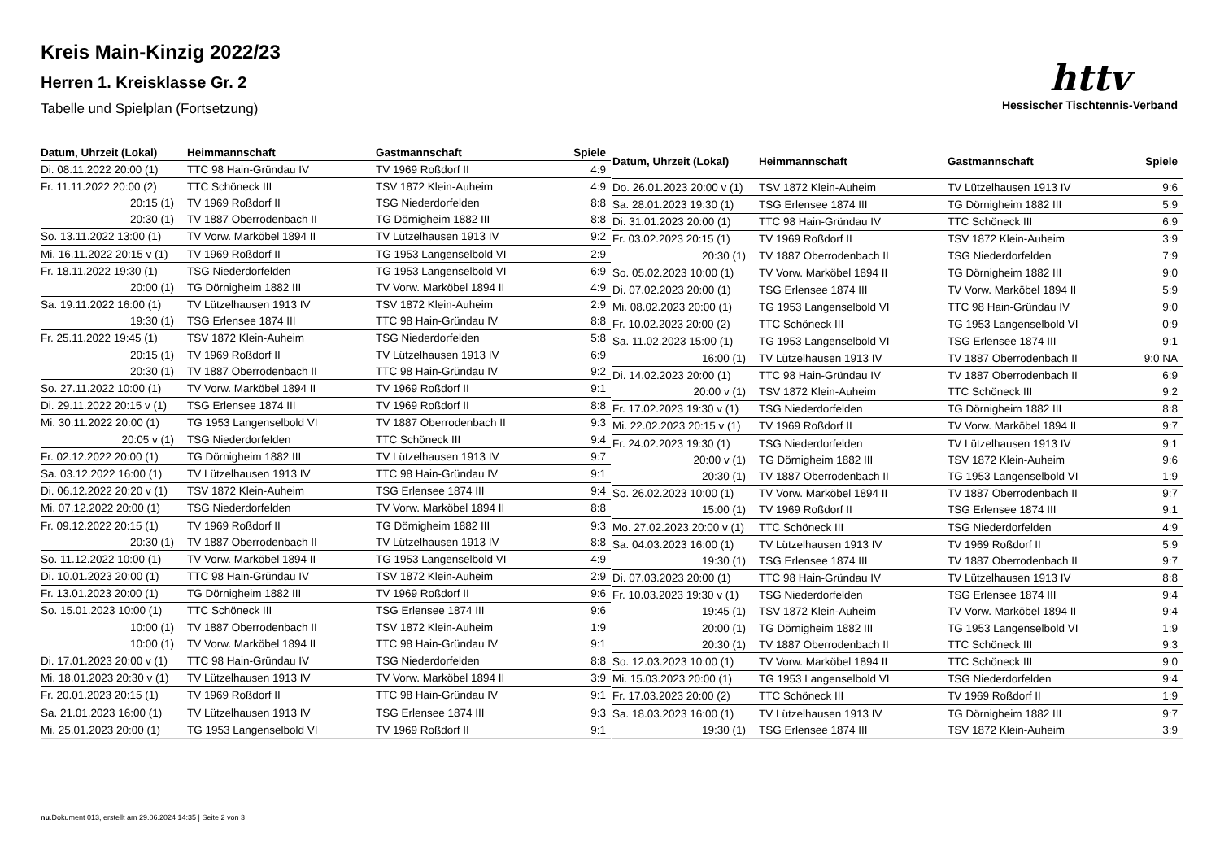Kreis Main-Kinzig 2022/23
Herren 1. Kreisklasse Gr. 2
Tabelle und Spielplan (Fortsetzung)
httv
Hessischer Tischtennis-Verband
| Datum, Uhrzeit (Lokal) | Heimmannschaft | Gastmannschaft | Spiele |
| --- | --- | --- | --- |
| Di. 08.11.2022 20:00 (1) | TTC 98 Hain-Gründau IV | TV 1969 Roßdorf II | 4:9 |
| Fr. 11.11.2022 20:00 (2) | TTC Schöneck III | TSV 1872 Klein-Auheim | 4:9 |
| 20:15 (1) | TV 1969 Roßdorf II | TSG Niederdorfelden | 8:8 |
| 20:30 (1) | TV 1887 Oberrodenbach II | TG Dörnigheim 1882 III | 8:8 |
| So. 13.11.2022 13:00 (1) | TV Vorw. Marköbel 1894 II | TV Lützelhausen 1913 IV | 9:2 |
| Mi. 16.11.2022 20:15 v (1) | TV 1969 Roßdorf II | TG 1953 Langenselbold VI | 2:9 |
| Fr. 18.11.2022 19:30 (1) | TSG Niederdorfelden | TG 1953 Langenselbold VI | 6:9 |
| 20:00 (1) | TG Dörnigheim 1882 III | TV Vorw. Marköbel 1894 II | 4:9 |
| Sa. 19.11.2022 16:00 (1) | TV Lützelhausen 1913 IV | TSV 1872 Klein-Auheim | 2:9 |
| 19:30 (1) | TSG Erlensee 1874 III | TTC 98 Hain-Gründau IV | 8:8 |
| Fr. 25.11.2022 19:45 (1) | TSV 1872 Klein-Auheim | TSG Niederdorfelden | 5:8 |
| 20:15 (1) | TV 1969 Roßdorf II | TV Lützelhausen 1913 IV | 6:9 |
| 20:30 (1) | TV 1887 Oberrodenbach II | TTC 98 Hain-Gründau IV | 9:2 |
| So. 27.11.2022 10:00 (1) | TV Vorw. Marköbel 1894 II | TV 1969 Roßdorf II | 9:1 |
| Di. 29.11.2022 20:15 v (1) | TSG Erlensee 1874 III | TV 1969 Roßdorf II | 8:8 |
| Mi. 30.11.2022 20:00 (1) | TG 1953 Langenselbold VI | TV 1887 Oberrodenbach II | 9:3 |
| 20:05 v (1) | TSG Niederdorfelden | TTC Schöneck III | 9:4 |
| Fr. 02.12.2022 20:00 (1) | TG Dörnigheim 1882 III | TV Lützelhausen 1913 IV | 9:7 |
| Sa. 03.12.2022 16:00 (1) | TV Lützelhausen 1913 IV | TTC 98 Hain-Gründau IV | 9:1 |
| Di. 06.12.2022 20:20 v (1) | TSV 1872 Klein-Auheim | TSG Erlensee 1874 III | 9:4 |
| Mi. 07.12.2022 20:00 (1) | TSG Niederdorfelden | TV Vorw. Marköbel 1894 II | 8:8 |
| Fr. 09.12.2022 20:15 (1) | TV 1969 Roßdorf II | TG Dörnigheim 1882 III | 9:3 |
| 20:30 (1) | TV 1887 Oberrodenbach II | TV Lützelhausen 1913 IV | 8:8 |
| So. 11.12.2022 10:00 (1) | TV Vorw. Marköbel 1894 II | TG 1953 Langenselbold VI | 4:9 |
| Di. 10.01.2023 20:00 (1) | TTC 98 Hain-Gründau IV | TSV 1872 Klein-Auheim | 2:9 |
| Fr. 13.01.2023 20:00 (1) | TG Dörnigheim 1882 III | TV 1969 Roßdorf II | 9:6 |
| So. 15.01.2023 10:00 (1) | TTC Schöneck III | TSG Erlensee 1874 III | 9:6 |
| 10:00 (1) | TV 1887 Oberrodenbach II | TSV 1872 Klein-Auheim | 1:9 |
| 10:00 (1) | TV Vorw. Marköbel 1894 II | TTC 98 Hain-Gründau IV | 9:1 |
| Di. 17.01.2023 20:00 v (1) | TTC 98 Hain-Gründau IV | TSG Niederdorfelden | 8:8 |
| Mi. 18.01.2023 20:30 v (1) | TV Lützelhausen 1913 IV | TV Vorw. Marköbel 1894 II | 3:9 |
| Fr. 20.01.2023 20:15 (1) | TV 1969 Roßdorf II | TTC 98 Hain-Gründau IV | 9:1 |
| Sa. 21.01.2023 16:00 (1) | TV Lützelhausen 1913 IV | TSG Erlensee 1874 III | 9:3 |
| Mi. 25.01.2023 20:00 (1) | TG 1953 Langenselbold VI | TV 1969 Roßdorf II | 9:1 |
| Datum, Uhrzeit (Lokal) | Heimmannschaft | Gastmannschaft | Spiele |
| --- | --- | --- | --- |
| Do. 26.01.2023 20:00 v (1) | TSV 1872 Klein-Auheim | TV Lützelhausen 1913 IV | 9:6 |
| Sa. 28.01.2023 19:30 (1) | TSG Erlensee 1874 III | TG Dörnigheim 1882 III | 5:9 |
| Di. 31.01.2023 20:00 (1) | TTC 98 Hain-Gründau IV | TTC Schöneck III | 6:9 |
| Fr. 03.02.2023 20:15 (1) | TV 1969 Roßdorf II | TSV 1872 Klein-Auheim | 3:9 |
| 20:30 (1) | TV 1887 Oberrodenbach II | TSG Niederdorfelden | 7:9 |
| So. 05.02.2023 10:00 (1) | TV Vorw. Marköbel 1894 II | TG Dörnigheim 1882 III | 9:0 |
| Di. 07.02.2023 20:00 (1) | TSG Erlensee 1874 III | TV Vorw. Marköbel 1894 II | 5:9 |
| Mi. 08.02.2023 20:00 (1) | TG 1953 Langenselbold VI | TTC 98 Hain-Gründau IV | 9:0 |
| Fr. 10.02.2023 20:00 (2) | TTC Schöneck III | TG 1953 Langenselbold VI | 0:9 |
| Sa. 11.02.2023 15:00 (1) | TG 1953 Langenselbold VI | TSG Erlensee 1874 III | 9:1 |
| 16:00 (1) | TV Lützelhausen 1913 IV | TV 1887 Oberrodenbach II | 9:0 NA |
| Di. 14.02.2023 20:00 (1) | TTC 98 Hain-Gründau IV | TV 1887 Oberrodenbach II | 6:9 |
| 20:00 v (1) | TSV 1872 Klein-Auheim | TTC Schöneck III | 9:2 |
| Fr. 17.02.2023 19:30 v (1) | TSG Niederdorfelden | TG Dörnigheim 1882 III | 8:8 |
| Mi. 22.02.2023 20:15 v (1) | TV 1969 Roßdorf II | TV Vorw. Marköbel 1894 II | 9:7 |
| Fr. 24.02.2023 19:30 (1) | TSG Niederdorfelden | TV Lützelhausen 1913 IV | 9:1 |
| 20:00 v (1) | TG Dörnigheim 1882 III | TSV 1872 Klein-Auheim | 9:6 |
| 20:30 (1) | TV 1887 Oberrodenbach II | TG 1953 Langenselbold VI | 1:9 |
| So. 26.02.2023 10:00 (1) | TV Vorw. Marköbel 1894 II | TV 1887 Oberrodenbach II | 9:7 |
| 15:00 (1) | TV 1969 Roßdorf II | TSG Erlensee 1874 III | 9:1 |
| Mo. 27.02.2023 20:00 v (1) | TTC Schöneck III | TSG Niederdorfelden | 4:9 |
| Sa. 04.03.2023 16:00 (1) | TV Lützelhausen 1913 IV | TV 1969 Roßdorf II | 5:9 |
| 19:30 (1) | TSG Erlensee 1874 III | TV 1887 Oberrodenbach II | 9:7 |
| Di. 07.03.2023 20:00 (1) | TTC 98 Hain-Gründau IV | TV Lützelhausen 1913 IV | 8:8 |
| Fr. 10.03.2023 19:30 v (1) | TSG Niederdorfelden | TSG Erlensee 1874 III | 9:4 |
| 19:45 (1) | TSV 1872 Klein-Auheim | TV Vorw. Marköbel 1894 II | 9:4 |
| 20:00 (1) | TG Dörnigheim 1882 III | TG 1953 Langenselbold VI | 1:9 |
| 20:30 (1) | TV 1887 Oberrodenbach II | TTC Schöneck III | 9:3 |
| So. 12.03.2023 10:00 (1) | TV Vorw. Marköbel 1894 II | TTC Schöneck III | 9:0 |
| Mi. 15.03.2023 20:00 (1) | TG 1953 Langenselbold VI | TSG Niederdorfelden | 9:4 |
| Fr. 17.03.2023 20:00 (2) | TTC Schöneck III | TV 1969 Roßdorf II | 1:9 |
| Sa. 18.03.2023 16:00 (1) | TV Lützelhausen 1913 IV | TG Dörnigheim 1882 III | 9:7 |
| 19:30 (1) | TSG Erlensee 1874 III | TSV 1872 Klein-Auheim | 3:9 |
nu.Dokument 013, erstellt am 29.06.2024 14:35 | Seite 2 von 3